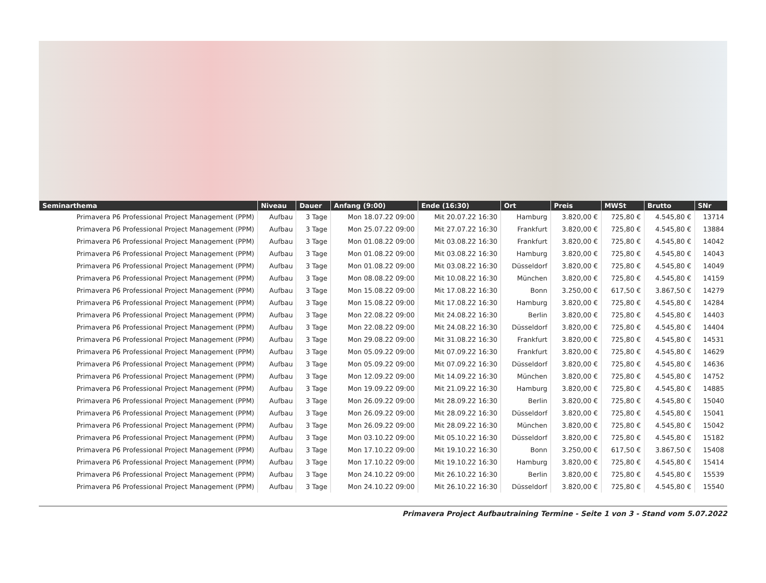| Seminarthema | Niveau | Dauer | Anfang (9:00) | Ende (16:30) | Ort | Preis | MWSt | Brutto | SNr |
| --- | --- | --- | --- | --- | --- | --- | --- | --- | --- |
| Primavera P6 Professional Project Management (PPM) | Aufbau | 3 Tage | Mon 18.07.22 09:00 | Mit 20.07.22 16:30 | Hamburg | 3.820,00 € | 725,80 € | 4.545,80 € | 13714 |
| Primavera P6 Professional Project Management (PPM) | Aufbau | 3 Tage | Mon 25.07.22 09:00 | Mit 27.07.22 16:30 | Frankfurt | 3.820,00 € | 725,80 € | 4.545,80 € | 13884 |
| Primavera P6 Professional Project Management (PPM) | Aufbau | 3 Tage | Mon 01.08.22 09:00 | Mit 03.08.22 16:30 | Frankfurt | 3.820,00 € | 725,80 € | 4.545,80 € | 14042 |
| Primavera P6 Professional Project Management (PPM) | Aufbau | 3 Tage | Mon 01.08.22 09:00 | Mit 03.08.22 16:30 | Hamburg | 3.820,00 € | 725,80 € | 4.545,80 € | 14043 |
| Primavera P6 Professional Project Management (PPM) | Aufbau | 3 Tage | Mon 01.08.22 09:00 | Mit 03.08.22 16:30 | Düsseldorf | 3.820,00 € | 725,80 € | 4.545,80 € | 14049 |
| Primavera P6 Professional Project Management (PPM) | Aufbau | 3 Tage | Mon 08.08.22 09:00 | Mit 10.08.22 16:30 | München | 3.820,00 € | 725,80 € | 4.545,80 € | 14159 |
| Primavera P6 Professional Project Management (PPM) | Aufbau | 3 Tage | Mon 15.08.22 09:00 | Mit 17.08.22 16:30 | Bonn | 3.250,00 € | 617,50 € | 3.867,50 € | 14279 |
| Primavera P6 Professional Project Management (PPM) | Aufbau | 3 Tage | Mon 15.08.22 09:00 | Mit 17.08.22 16:30 | Hamburg | 3.820,00 € | 725,80 € | 4.545,80 € | 14284 |
| Primavera P6 Professional Project Management (PPM) | Aufbau | 3 Tage | Mon 22.08.22 09:00 | Mit 24.08.22 16:30 | Berlin | 3.820,00 € | 725,80 € | 4.545,80 € | 14403 |
| Primavera P6 Professional Project Management (PPM) | Aufbau | 3 Tage | Mon 22.08.22 09:00 | Mit 24.08.22 16:30 | Düsseldorf | 3.820,00 € | 725,80 € | 4.545,80 € | 14404 |
| Primavera P6 Professional Project Management (PPM) | Aufbau | 3 Tage | Mon 29.08.22 09:00 | Mit 31.08.22 16:30 | Frankfurt | 3.820,00 € | 725,80 € | 4.545,80 € | 14531 |
| Primavera P6 Professional Project Management (PPM) | Aufbau | 3 Tage | Mon 05.09.22 09:00 | Mit 07.09.22 16:30 | Frankfurt | 3.820,00 € | 725,80 € | 4.545,80 € | 14629 |
| Primavera P6 Professional Project Management (PPM) | Aufbau | 3 Tage | Mon 05.09.22 09:00 | Mit 07.09.22 16:30 | Düsseldorf | 3.820,00 € | 725,80 € | 4.545,80 € | 14636 |
| Primavera P6 Professional Project Management (PPM) | Aufbau | 3 Tage | Mon 12.09.22 09:00 | Mit 14.09.22 16:30 | München | 3.820,00 € | 725,80 € | 4.545,80 € | 14752 |
| Primavera P6 Professional Project Management (PPM) | Aufbau | 3 Tage | Mon 19.09.22 09:00 | Mit 21.09.22 16:30 | Hamburg | 3.820,00 € | 725,80 € | 4.545,80 € | 14885 |
| Primavera P6 Professional Project Management (PPM) | Aufbau | 3 Tage | Mon 26.09.22 09:00 | Mit 28.09.22 16:30 | Berlin | 3.820,00 € | 725,80 € | 4.545,80 € | 15040 |
| Primavera P6 Professional Project Management (PPM) | Aufbau | 3 Tage | Mon 26.09.22 09:00 | Mit 28.09.22 16:30 | Düsseldorf | 3.820,00 € | 725,80 € | 4.545,80 € | 15041 |
| Primavera P6 Professional Project Management (PPM) | Aufbau | 3 Tage | Mon 26.09.22 09:00 | Mit 28.09.22 16:30 | München | 3.820,00 € | 725,80 € | 4.545,80 € | 15042 |
| Primavera P6 Professional Project Management (PPM) | Aufbau | 3 Tage | Mon 03.10.22 09:00 | Mit 05.10.22 16:30 | Düsseldorf | 3.820,00 € | 725,80 € | 4.545,80 € | 15182 |
| Primavera P6 Professional Project Management (PPM) | Aufbau | 3 Tage | Mon 17.10.22 09:00 | Mit 19.10.22 16:30 | Bonn | 3.250,00 € | 617,50 € | 3.867,50 € | 15408 |
| Primavera P6 Professional Project Management (PPM) | Aufbau | 3 Tage | Mon 17.10.22 09:00 | Mit 19.10.22 16:30 | Hamburg | 3.820,00 € | 725,80 € | 4.545,80 € | 15414 |
| Primavera P6 Professional Project Management (PPM) | Aufbau | 3 Tage | Mon 24.10.22 09:00 | Mit 26.10.22 16:30 | Berlin | 3.820,00 € | 725,80 € | 4.545,80 € | 15539 |
| Primavera P6 Professional Project Management (PPM) | Aufbau | 3 Tage | Mon 24.10.22 09:00 | Mit 26.10.22 16:30 | Düsseldorf | 3.820,00 € | 725,80 € | 4.545,80 € | 15540 |
Primavera Project Aufbautraining Termine - Seite 1 von 3 - Stand vom 5.07.2022